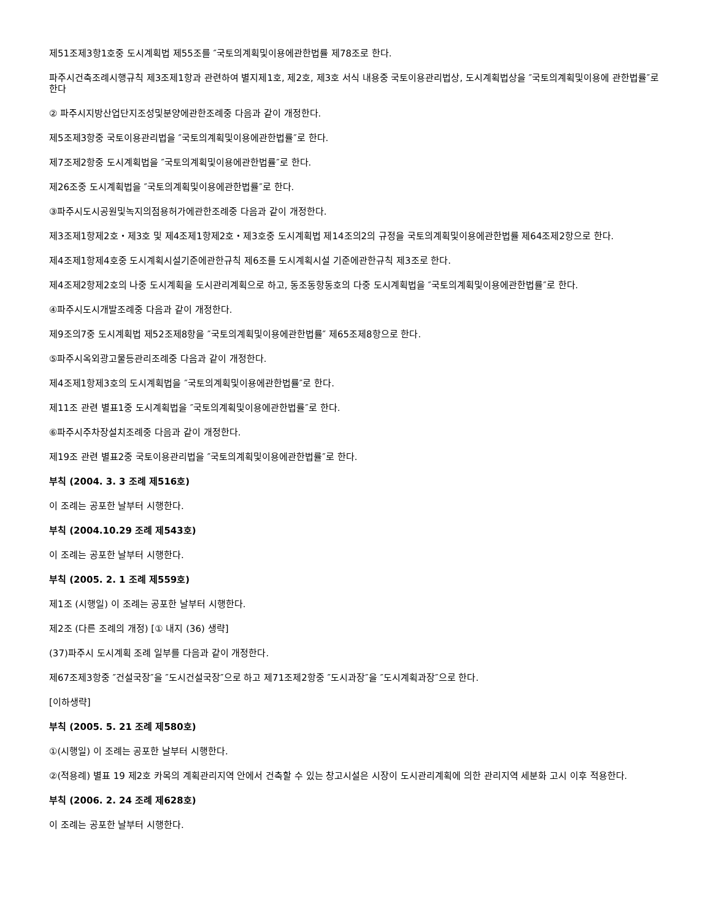제51조제3항1호중 도시계획법 제55조를 ″국토의계획및이용에관한법률 제78조로 한다.
파주시건축조례시행규칙 제3조제1항과 관련하여 별지제1호, 제2호, 제3호 서식 내용중 국토이용관리법상, 도시계획법상을 ″국토의계획및이용에 관한법률″로 한다
② 파주시지방산업단지조성및분양에관한조례중 다음과 같이 개정한다.
제5조제3항중 국토이용관리법을 ″국토의계획및이용에관한법률″로 한다.
제7조제2항중 도시계획법을 ″국토의계획및이용에관한법률″로 한다.
제26조중 도시계획법을 ″국토의계획및이용에관한법률″로 한다.
③파주시도시공원및녹지의점용허가에관한조례중 다음과 같이 개정한다.
제3조제1항제2호・제3호 및 제4조제1항제2호・제3호중 도시계획법 제14조의2의 규정을 국토의계획및이용에관한법률 제64조제2항으로 한다.
제4조제1항제4호중 도시계획시설기준에관한규칙 제6조를 도시계획시설 기준에관한규칙 제3조로 한다.
제4조제2항제2호의 나중 도시계획을 도시관리계획으로 하고, 동조동항동호의 다중 도시계획법을 ″국토의계획및이용에관한법률″로 한다.
④파주시도시개발조례중 다음과 같이 개정한다.
제9조의7중 도시계획법 제52조제8항을 ″국토의계획및이용에관한법률″ 제65조제8항으로 한다.
⑤파주시옥외광고물등관리조례중 다음과 같이 개정한다.
제4조제1항제3호의 도시계획법을 ″국토의계획및이용에관한법률″로 한다.
제11조 관련 별표1중 도시계획법을 ″국토의계획및이용에관한법률″로 한다.
⑥파주시주차장설치조례중 다음과 같이 개정한다.
제19조 관련 별표2중 국토이용관리법을 ″국토의계획및이용에관한법률″로 한다.
부칙 (2004. 3. 3 조례 제516호)
이 조례는 공포한 날부터 시행한다.
부칙 (2004.10.29 조례 제543호)
이 조례는 공포한 날부터 시행한다.
부칙 (2005. 2. 1 조례 제559호)
제1조 (시행일) 이 조례는 공포한 날부터 시행한다.
제2조 (다른 조례의 개정) [① 내지 (36) 생략]
(37)파주시 도시계획 조례 일부를 다음과 같이 개정한다.
제67조제3항중 ″건설국장″을 ″도시건설국장″으로 하고 제71조제2항중 ″도시과장″을 ″도시계획과장″으로 한다.
[이하생략]
부칙 (2005. 5. 21 조례 제580호)
①(시행일) 이 조례는 공포한 날부터 시행한다.
②(적용례) 별표 19 제2호 카목의 계획관리지역 안에서 건축할 수 있는 창고시설은 시장이 도시관리계획에 의한 관리지역 세분화 고시 이후 적용한다.
부칙 (2006. 2. 24 조례 제628호)
이 조례는 공포한 날부터 시행한다.